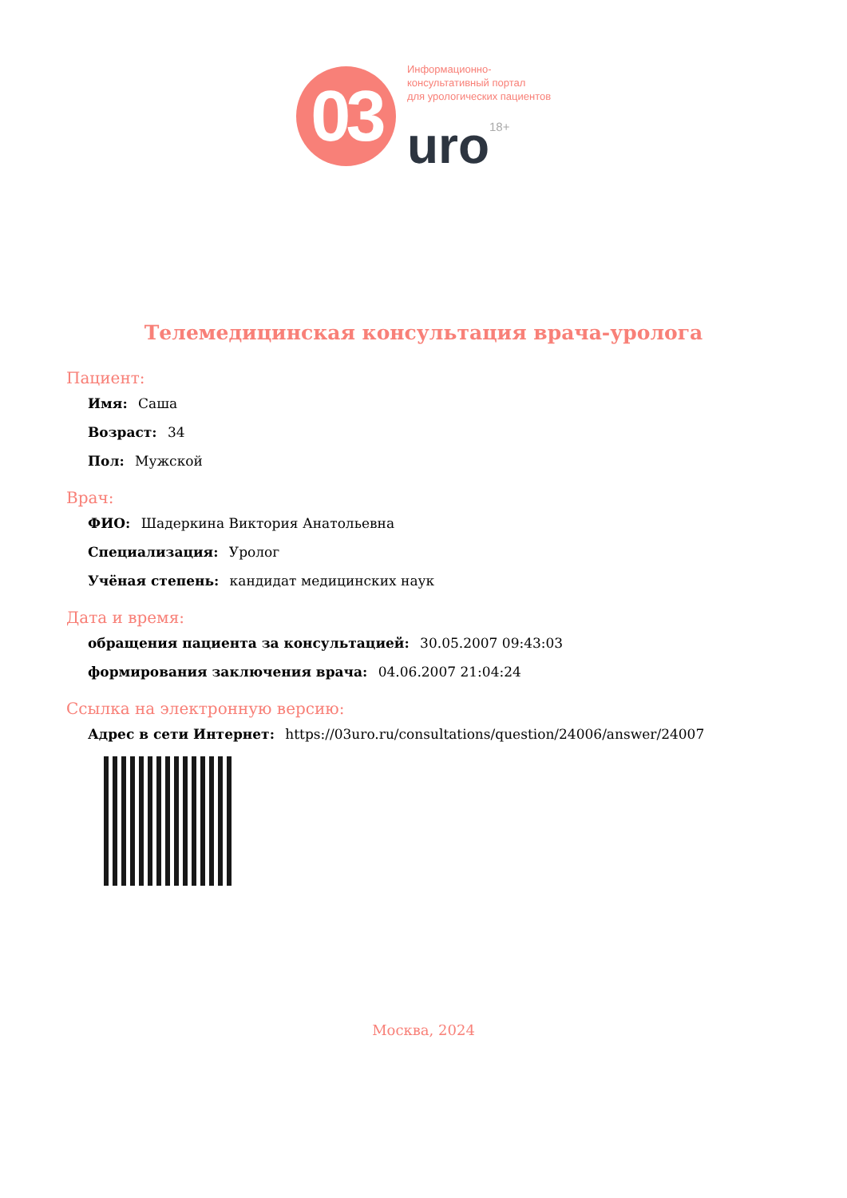03
Информационно-
консультативный портал
для урологических пациентов
uro<sup>18+</sup>
Телемедицинская консультация врача-уролога
Пациент:
Имя: Саша
Возраст: 34
Пол: Мужской
Врач:
ФИО: Шадеркина Виктория Анатольевна
Специализация: Уролог
Учёная степень: кандидат медицинских наук
Дата и время:
обращения пациента за консультацией: 30.05.2007 09:43:03
формирования заключения врача: 04.06.2007 21:04:24
Ссылка на электронную версию:
Адрес в сети Интернет: https://03uro.ru/consultations/question/24006/answer/24007
Москва, 2024